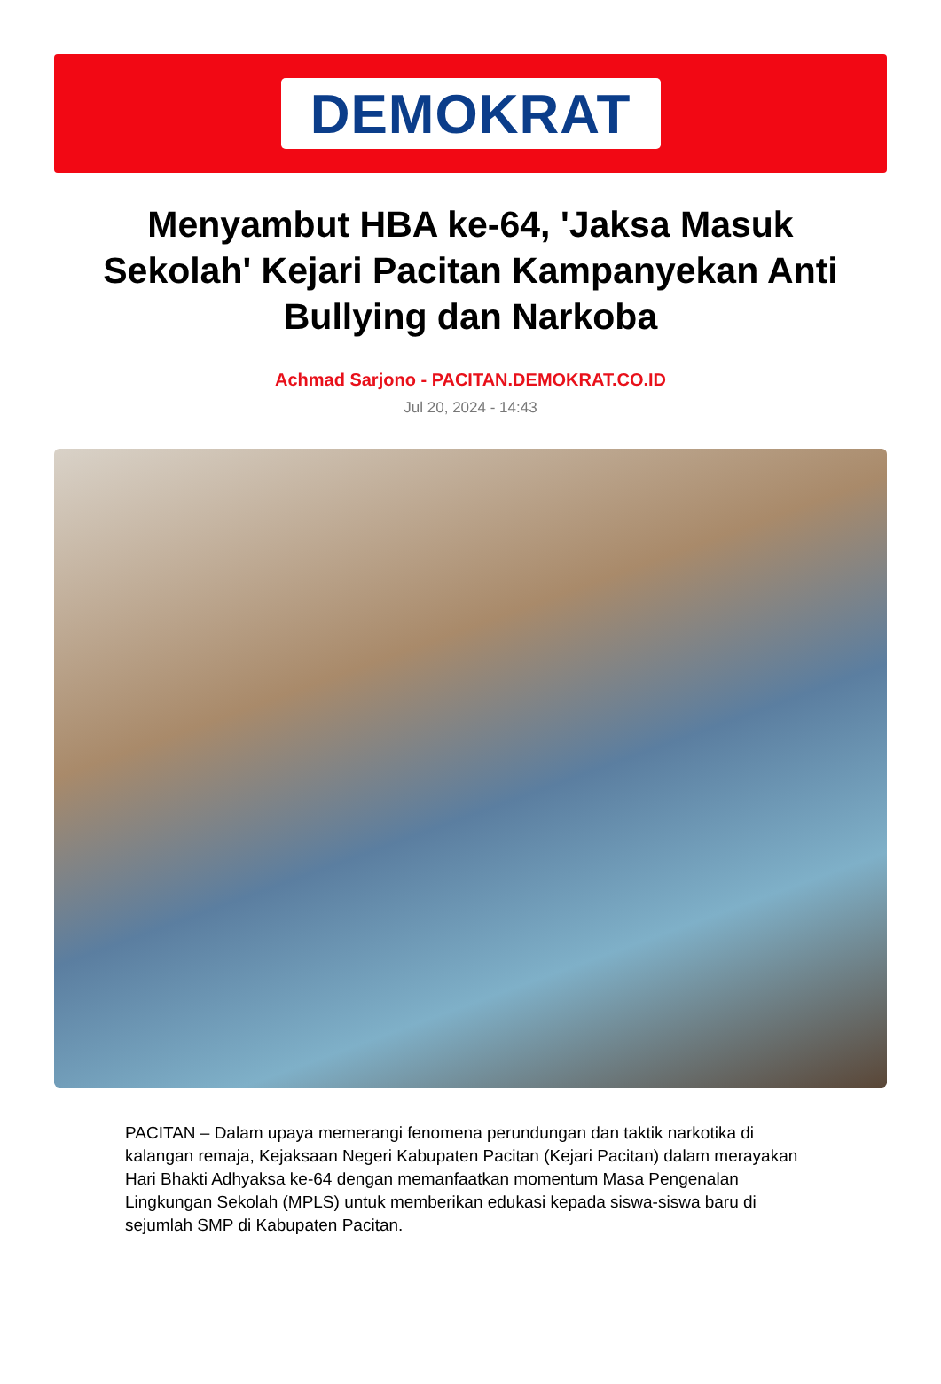DEMOKRAT
Menyambut HBA ke-64, 'Jaksa Masuk Sekolah' Kejari Pacitan Kampanyekan Anti Bullying dan Narkoba
Achmad Sarjono - PACITAN.DEMOKRAT.CO.ID
Jul 20, 2024 - 14:43
PACITAN – Dalam upaya memerangi fenomena perundungan dan taktik narkotika di kalangan remaja, Kejaksaan Negeri Kabupaten Pacitan (Kejari Pacitan) dalam merayakan Hari Bhakti Adhyaksa ke-64 dengan memanfaatkan momentum Masa Pengenalan Lingkungan Sekolah (MPLS) untuk memberikan edukasi kepada siswa-siswa baru di sejumlah SMP di Kabupaten Pacitan.